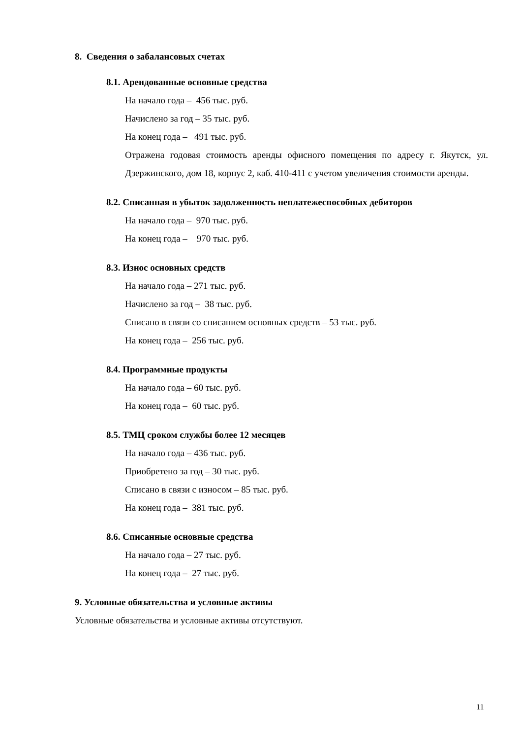8. Сведения о забалансовых счетах
8.1. Арендованные основные средства
На начало года – 456 тыс. руб.
Начислено за год – 35 тыс. руб.
На конец года – 491 тыс. руб.
Отражена годовая стоимость аренды офисного помещения по адресу г. Якутск, ул. Дзержинского, дом 18, корпус 2, каб. 410-411 с учетом увеличения стоимости аренды.
8.2. Списанная в убыток задолженность неплатежеспособных дебиторов
На начало года – 970 тыс. руб.
На конец года – 970 тыс. руб.
8.3. Износ основных средств
На начало года – 271 тыс. руб.
Начислено за год – 38 тыс. руб.
Списано в связи со списанием основных средств – 53 тыс. руб.
На конец года – 256 тыс. руб.
8.4. Программные продукты
На начало года – 60 тыс. руб.
На конец года – 60 тыс. руб.
8.5. ТМЦ сроком службы более 12 месяцев
На начало года – 436 тыс. руб.
Приобретено за год – 30 тыс. руб.
Списано в связи с износом – 85 тыс. руб.
На конец года – 381 тыс. руб.
8.6. Списанные основные средства
На начало года – 27 тыс. руб.
На конец года – 27 тыс. руб.
9. Условные обязательства и условные активы
Условные обязательства и условные активы отсутствуют.
11